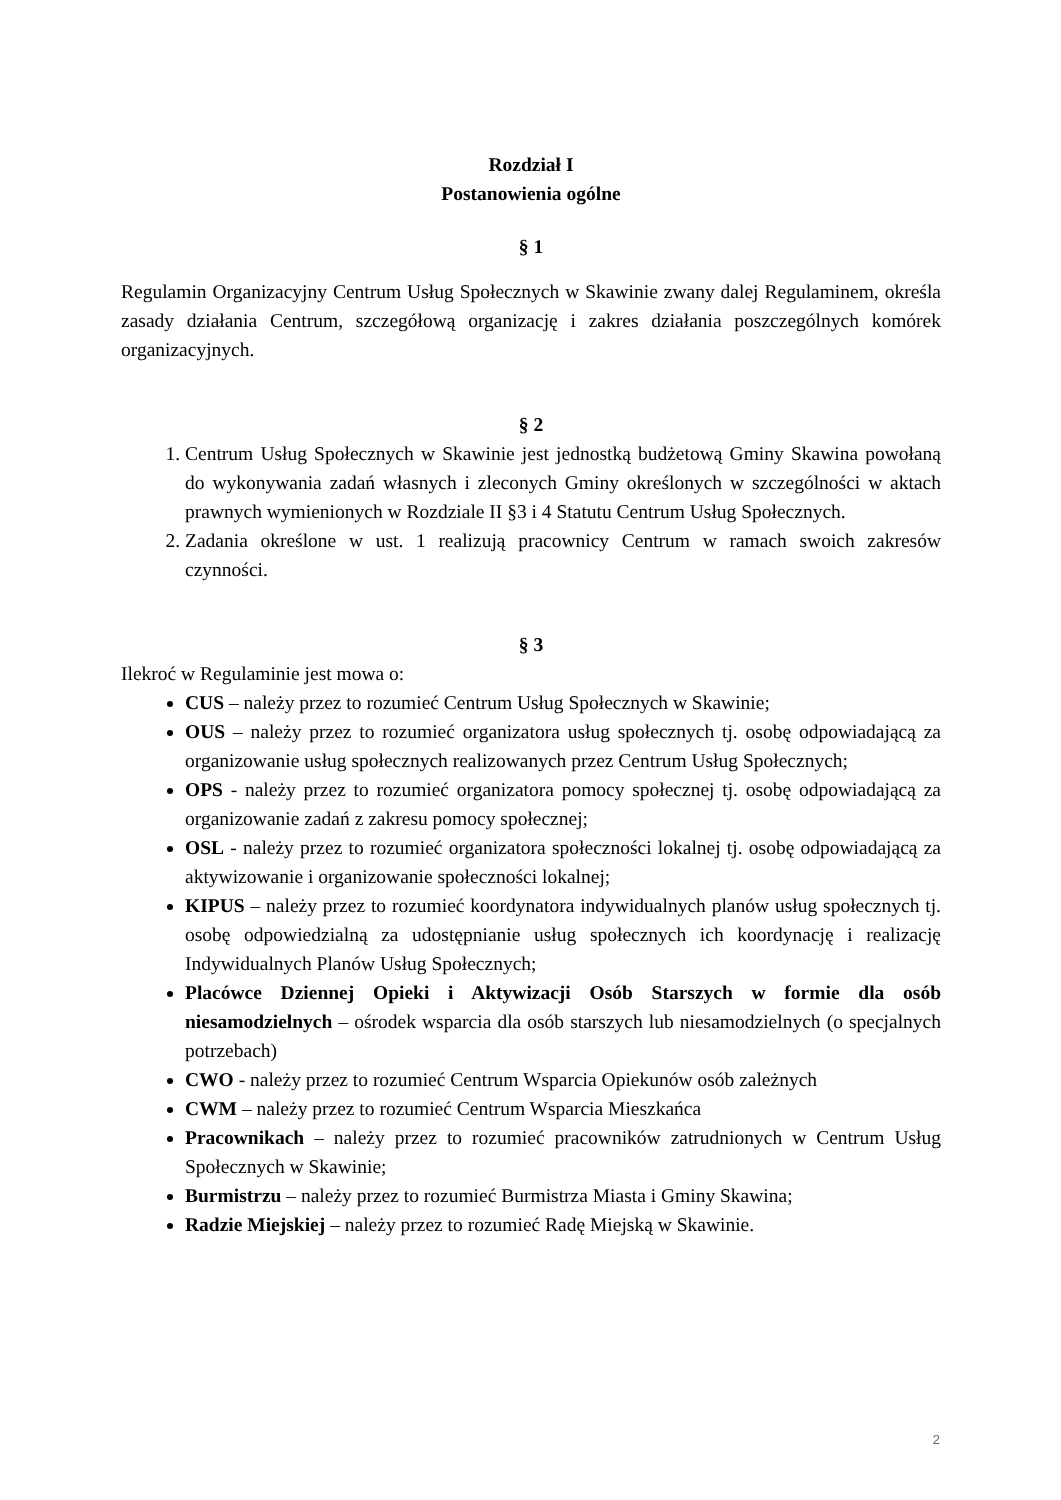Rozdział I
Postanowienia ogólne
§ 1
Regulamin Organizacyjny Centrum Usług Społecznych w Skawinie zwany dalej Regulaminem, określa zasady działania Centrum, szczegółową organizację i zakres działania poszczególnych komórek organizacyjnych.
§ 2
1. Centrum Usług Społecznych w Skawinie jest jednostką budżetową Gminy Skawina powołaną do wykonywania zadań własnych i zleconych Gminy określonych w szczególności w aktach prawnych wymienionych w Rozdziale II §3 i 4 Statutu Centrum Usług Społecznych.
2. Zadania określone w ust. 1 realizują pracownicy Centrum w ramach swoich zakresów czynności.
§ 3
Ilekroć w Regulaminie jest mowa o:
CUS – należy przez to rozumieć Centrum Usług Społecznych w Skawinie;
OUS – należy przez to rozumieć organizatora usług społecznych tj. osobę odpowiadającą za organizowanie usług społecznych realizowanych przez Centrum Usług Społecznych;
OPS - należy przez to rozumieć organizatora pomocy społecznej tj. osobę odpowiadającą za organizowanie zadań z zakresu pomocy społecznej;
OSL - należy przez to rozumieć organizatora społeczności lokalnej tj. osobę odpowiadającą za aktywizowanie i organizowanie społeczności lokalnej;
KIPUS – należy przez to rozumieć koordynatora indywidualnych planów usług społecznych tj. osobę odpowiedzialną za udostępnianie usług społecznych ich koordynację i realizację Indywidualnych Planów Usług Społecznych;
Placówce Dziennej Opieki i Aktywizacji Osób Starszych w formie dla osób niesamodzielnych – ośrodek wsparcia dla osób starszych lub niesamodzielnych (o specjalnych potrzebach)
CWO - należy przez to rozumieć Centrum Wsparcia Opiekunów osób zależnych
CWM – należy przez to rozumieć Centrum Wsparcia Mieszkańca
Pracownikach – należy przez to rozumieć pracowników zatrudnionych w Centrum Usług Społecznych w Skawinie;
Burmistrzu – należy przez to rozumieć Burmistrza Miasta i Gminy Skawina;
Radzie Miejskiej – należy przez to rozumieć Radę Miejską w Skawinie.
2